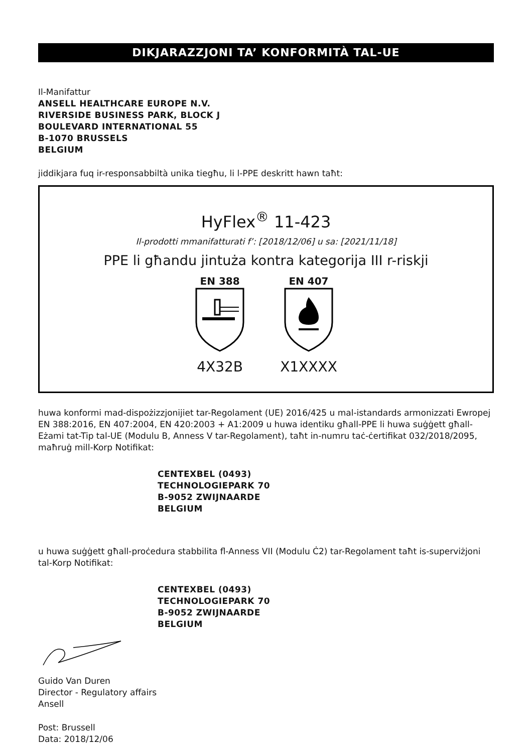DIKJARAZZJONI TA’ KONFORMITÀ TAL-UE
Il-Manifattur
ANSELL HEALTHCARE EUROPE N.V.
RIVERSIDE BUSINESS PARK, BLOCK J
BOULEVARD INTERNATIONAL 55
B-1070 BRUSSELS
BELGIUM
jiddikjara fuq ir-responsabbiltà unika tiegħu, li l-PPE deskritt hawn taħt:
HyFlex<sup>®</sup> 11-423
Il-prodotti mmanifatturati f’: [2018/12/06] u sa: [2021/11/18]
PPE li għandu jintuża kontra kategorija III r-riskji
EN 388
4X32B
EN 407
X1XXXX
huwa konformi mad-dispożizzjonijiet tar-Regolament (UE) 2016/425 u mal-istandards armonizzati Ewropej EN 388:2016, EN 407:2004, EN 420:2003 + A1:2009 u huwa identiku għall-PPE li huwa suġġett għall-Eżami tat-Tip tal-UE (Modulu B, Anness V tar-Regolament), taħt in-numru taċ-ċertifikat 032/2018/2095, maħruġ mill-Korp Notifikat:
CENTEXBEL (0493)
TECHNOLOGIEPARK 70
B-9052 ZWIJNAARDE
BELGIUM
u huwa suġġett għall-proċedura stabbilita fl-Anness VII (Modulu Ċ2) tar-Regolament taħt is-superviżjoni tal-Korp Notifikat:
CENTEXBEL (0493)
TECHNOLOGIEPARK 70
B-9052 ZWIJNAARDE
BELGIUM
Guido Van Duren
Director - Regulatory affairs
Ansell
Post: Brussell
Data: 2018/12/06